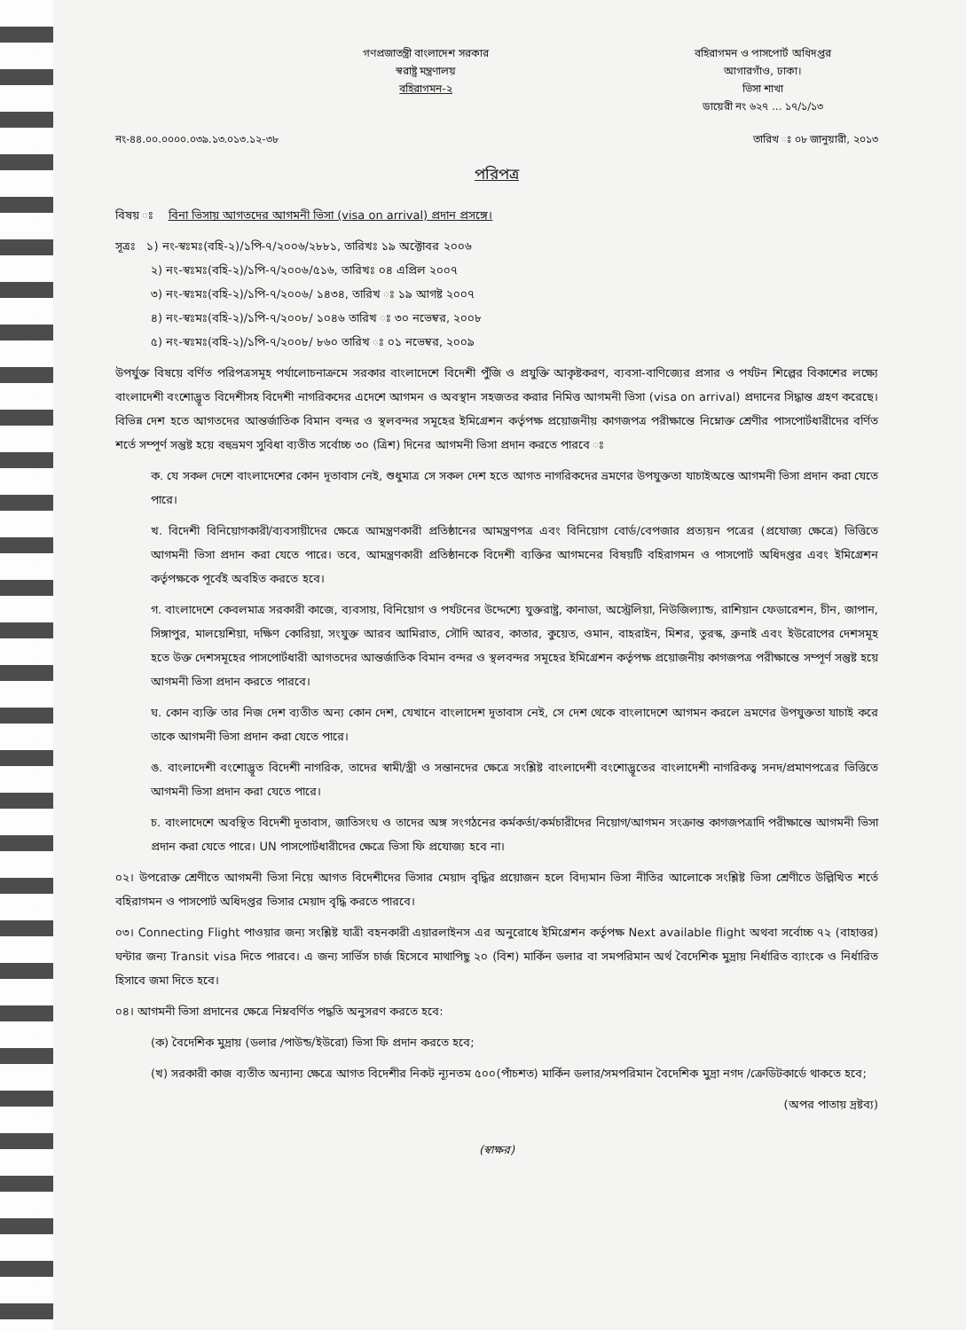বহিরাগমন ও পাসপোর্ট অধিদপ্তর
আগারগাঁও, ঢাকা।
ভিসা শাখা
ডায়েরী নং ৬২৭ ... ১৭/১/১৩
গণপ্রজাতন্ত্রী বাংলাদেশ সরকার
স্বরাষ্ট্র মন্ত্রণালয়
বহিরাগমন-২
নং-৪৪.০০.০০০০.০৩৯.১৩.০১৩.১২-৩৮ তারিখ ঃ ০৮ জানুয়ারী, ২০১৩
পরিপত্র
বিষয় ঃ বিনা ভিসায় আগতদের আগমনী ভিসা (visa on arrival) প্রদান প্রসঙ্গে।
সূত্রঃ ১) নং-স্বঃমঃ(বহি-২)/১পি-৭/২০০৬/২৮৮১, তারিখঃ ১৯ অক্টোবর ২০০৬
২) নং-স্বঃমঃ(বহি-২)/১পি-৭/২০০৬/৫১৬, তারিখঃ ০৪ এপ্রিল ২০০৭
৩) নং-স্বঃমঃ(বহি-২)/১পি-৭/২০০৬/ ১৪৩৪, তারিখ ঃ ১৯ আগষ্ট ২০০৭
৪) নং-স্বঃমঃ(বহি-২)/১পি-৭/২০০৮/ ১০৪৬ তারিখ ঃ ৩০ নভেম্বর, ২০০৮
৫) নং-স্বঃমঃ(বহি-২)/১পি-৭/২০০৮/ ৮৬০ তারিখ ঃ ০১ নভেম্বর, ২০০৯
উপর্যুক্ত বিষয়ে বর্ণিত পরিপত্রসমূহ পর্যালোচনাক্রমে সরকার বাংলাদেশে বিদেশী পুঁজি ও প্রযুক্তি আকৃষ্টকরণ, ব্যবসা-বাণিজ্যের প্রসার ও পর্যটন শিল্পের বিকাশের লক্ষ্যে বাংলাদেশী বংশোদ্ভূত বিদেশীসহ বিদেশী নাগরিকদের এদেশে আগমন ও অবস্থান সহজতর করার নিমিত্ত আগমনী ভিসা (visa on arrival) প্রদানের সিদ্ধান্ত গ্রহণ করেছে। বিভিন্ন দেশ হতে আগতদের আন্তর্জাতিক বিমান বন্দর ও স্থলবন্দর সমূহের ইমিগ্রেশন কর্তৃপক্ষ প্রয়োজনীয় কাগজপত্র পরীক্ষান্তে নিম্নোক্ত শ্রেণীর পাসপোর্টধারীদের বর্ণিত শর্তে সম্পূর্ণ সন্তুষ্ট হয়ে বহুভ্রমণ সুবিধা ব্যতীত সর্বোচ্চ ৩০ (ত্রিশ) দিনের আগমনী ভিসা প্রদান করতে পারবে ঃ
ক. যে সকল দেশে বাংলাদেশের কোন দূতাবাস নেই, শুধুমাত্র সে সকল দেশ হতে আগত নাগরিকদের ভ্রমণের উপযুক্ততা যাচাইঅন্তে আগমনী ভিসা প্রদান করা যেতে পারে।
খ. বিদেশী বিনিয়োগকারী/ব্যবসায়ীদের ক্ষেত্রে আমন্ত্রণকারী প্রতিষ্ঠানের আমন্ত্রণপত্র এবং বিনিয়োগ বোর্ড/বেপজার প্রত্যয়ন পত্রের (প্রযোজ্য ক্ষেত্রে) ভিত্তিতে আগমনী ভিসা প্রদান করা যেতে পারে। তবে, আমন্ত্রণকারী প্রতিষ্ঠানকে বিদেশী ব্যক্তির আগমনের বিষয়টি বহিরাগমন ও পাসপোর্ট অধিদপ্তর এবং ইমিগ্রেশন কর্তৃপক্ষকে পূর্বেই অবহিত করতে হবে।
গ. বাংলাদেশে কেবলমাত্র সরকারী কাজে, ব্যবসায়, বিনিয়োগ ও পর্যটনের উদ্দেশ্যে যুক্তরাষ্ট্র, কানাডা, অস্ট্রেলিয়া, নিউজিল্যান্ড, রাশিয়ান ফেডারেশন, চীন, জাপান, সিঙ্গাপুর, মালয়েশিয়া, দক্ষিণ কোরিয়া, সংযুক্ত আরব আমিরাত, সৌদি আরব, কাতার, কুয়েত, ওমান, বাহরাইন, মিশর, তুরস্ক, ব্রুনাই এবং ইউরোপের দেশসমূহ হতে উক্ত দেশসমূহের পাসপোর্টধারী আগতদের আন্তর্জাতিক বিমান বন্দর ও স্থলবন্দর সমূহের ইমিগ্রেশন কর্তৃপক্ষ প্রয়োজনীয় কাগজপত্র পরীক্ষান্তে সম্পূর্ণ সন্তুষ্ট হয়ে আগমনী ভিসা প্রদান করতে পারবে।
ঘ. কোন ব্যক্তি তার নিজ দেশ ব্যতীত অন্য কোন দেশ, যেখানে বাংলাদেশ দূতাবাস নেই, সে দেশ থেকে বাংলাদেশে আগমন করলে ভ্রমণের উপযুক্ততা যাচাই করে তাকে আগমনী ভিসা প্রদান করা যেতে পারে।
ঙ. বাংলাদেশী বংশোদ্ভূত বিদেশী নাগরিক, তাদের স্বামী/স্ত্রী ও সন্তানদের ক্ষেত্রে সংশ্লিষ্ট বাংলাদেশী বংশোদ্ভূতের বাংলাদেশী নাগরিকত্ব সনদ/প্রমাণপত্রের ভিত্তিতে আগমনী ভিসা প্রদান করা যেতে পারে।
চ. বাংলাদেশে অবস্থিত বিদেশী দূতাবাস, জাতিসংঘ ও তাদের অঙ্গ সংগঠনের কর্মকর্তা/কর্মচারীদের নিয়োগ/আগমন সংক্রান্ত কাগজপত্রাদি পরীক্ষান্তে আগমনী ভিসা প্রদান করা যেতে পারে। UN পাসপোর্টধারীদের ক্ষেত্রে ভিসা ফি প্রযোজ্য হবে না।
০২। উপরোক্ত শ্রেণীতে আগমনী ভিসা নিয়ে আগত বিদেশীদের ভিসার মেয়াদ বৃদ্ধির প্রয়োজন হলে বিদ্যমান ভিসা নীতির আলোকে সংশ্লিষ্ট ভিসা শ্রেণীতে উল্লিখিত শর্তে বহিরাগমন ও পাসপোর্ট অধিদপ্তর ভিসার মেয়াদ বৃদ্ধি করতে পারবে।
০৩। Connecting Flight পাওয়ার জন্য সংশ্লিষ্ট যাত্রী বহনকারী এয়ারলাইনস এর অনুরোধে ইমিগ্রেশন কর্তৃপক্ষ Next available flight অথবা সর্বোচ্চ ৭২ (বাহাত্তর) ঘন্টার জন্য Transit visa দিতে পারবে। এ জন্য সার্ভিস চার্জ হিসেবে মাথাপিছু ২০ (বিশ) মার্কিন ডলার বা সমপরিমান অর্থ বৈদেশিক মুদ্রায় নির্ধারিত ব্যাংকে ও নির্ধারিত হিসাবে জমা দিতে হবে।
০৪। আগমনী ভিসা প্রদানের ক্ষেত্রে নিম্নবর্ণিত পদ্ধতি অনুসরণ করতে হবে:
(ক) বৈদেশিক মুদ্রায় (ডলার /পাউন্ড/ইউরো) ভিসা ফি প্রদান করতে হবে;
(খ) সরকারী কাজ ব্যতীত অন্যান্য ক্ষেত্রে আগত বিদেশীর নিকট ন্যূনতম ৫০০(পাঁচশত) মার্কিন ডলার/সমপরিমান বৈদেশিক মুদ্রা নগদ /ক্রেডিটকার্ডে থাকতে হবে;
(অপর পাতায় দ্রষ্টব্য)
(স্বাক্ষর)